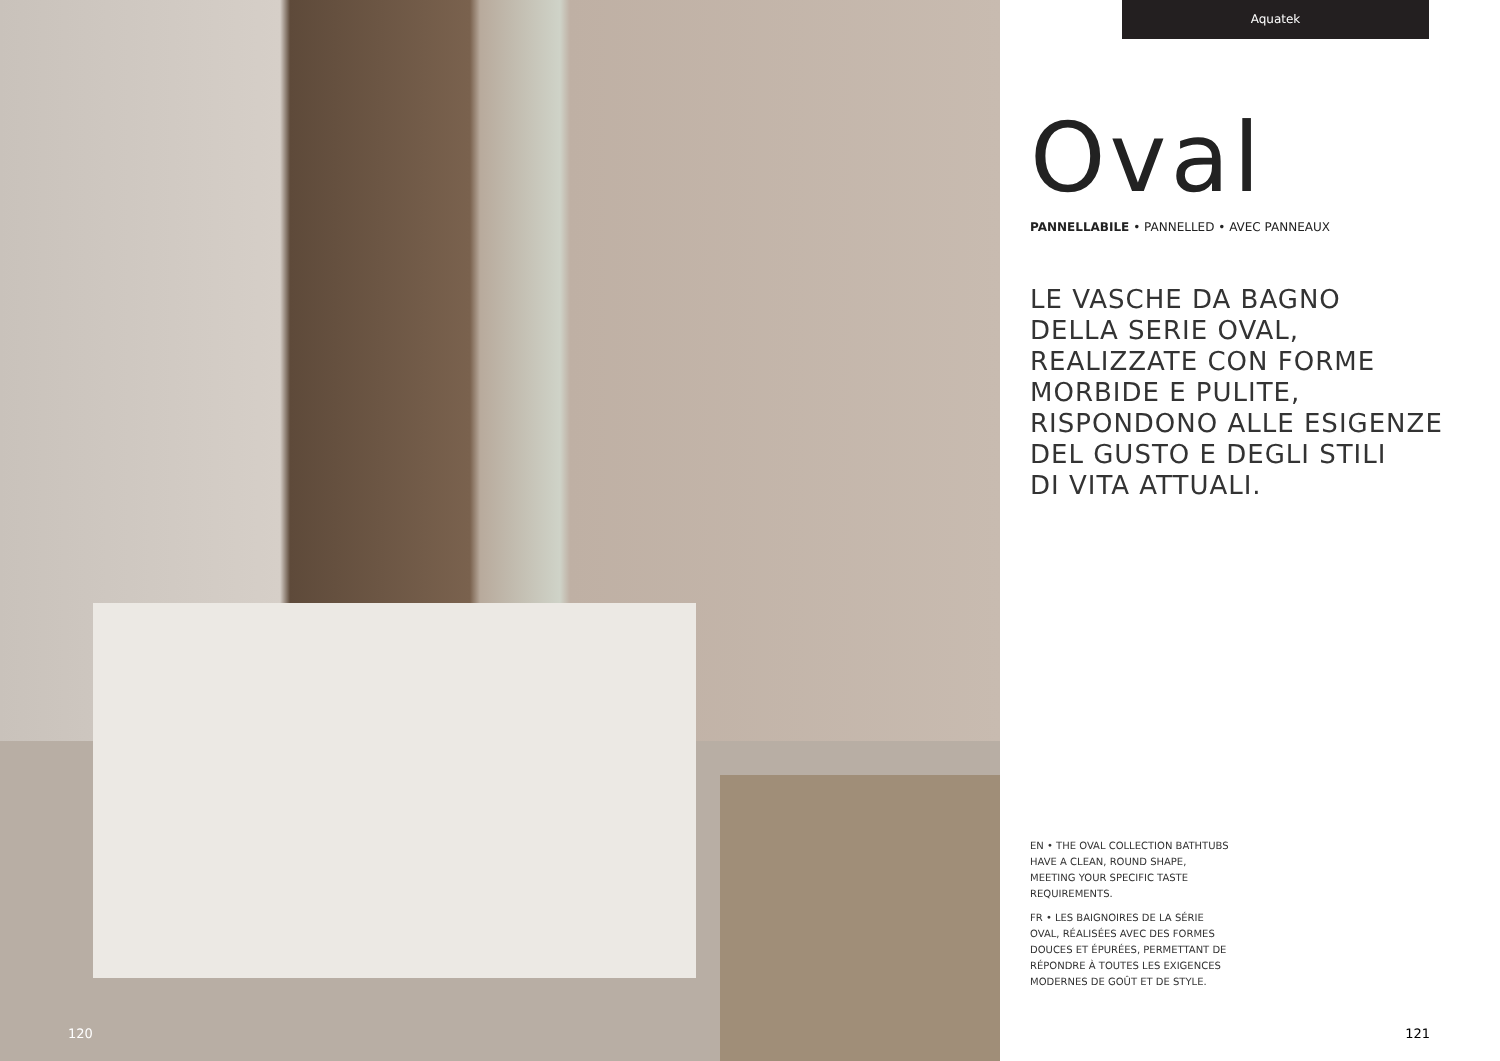120
Aquatek
Oval
PANNELLABILE • PANNELLED • AVEC PANNEAUX
LE VASCHE DA BAGNO
DELLA SERIE OVAL,
REALIZZATE CON FORME
MORBIDE E PULITE,
RISPONDONO ALLE ESIGENZE
DEL GUSTO E DEGLI STILI
DI VITA ATTUALI.
EN • THE OVAL COLLECTION BATHTUBS HAVE A CLEAN, ROUND SHAPE, MEETING YOUR SPECIFIC TASTE REQUIREMENTS.
FR • LES BAIGNOIRES DE LA SÉRIE OVAL, RÉALISÉES AVEC DES FORMES DOUCES ET ÉPURÉES, PERMETTANT DE RÉPONDRE À TOUTES LES EXIGENCES MODERNES DE GOÛT ET DE STYLE.
121